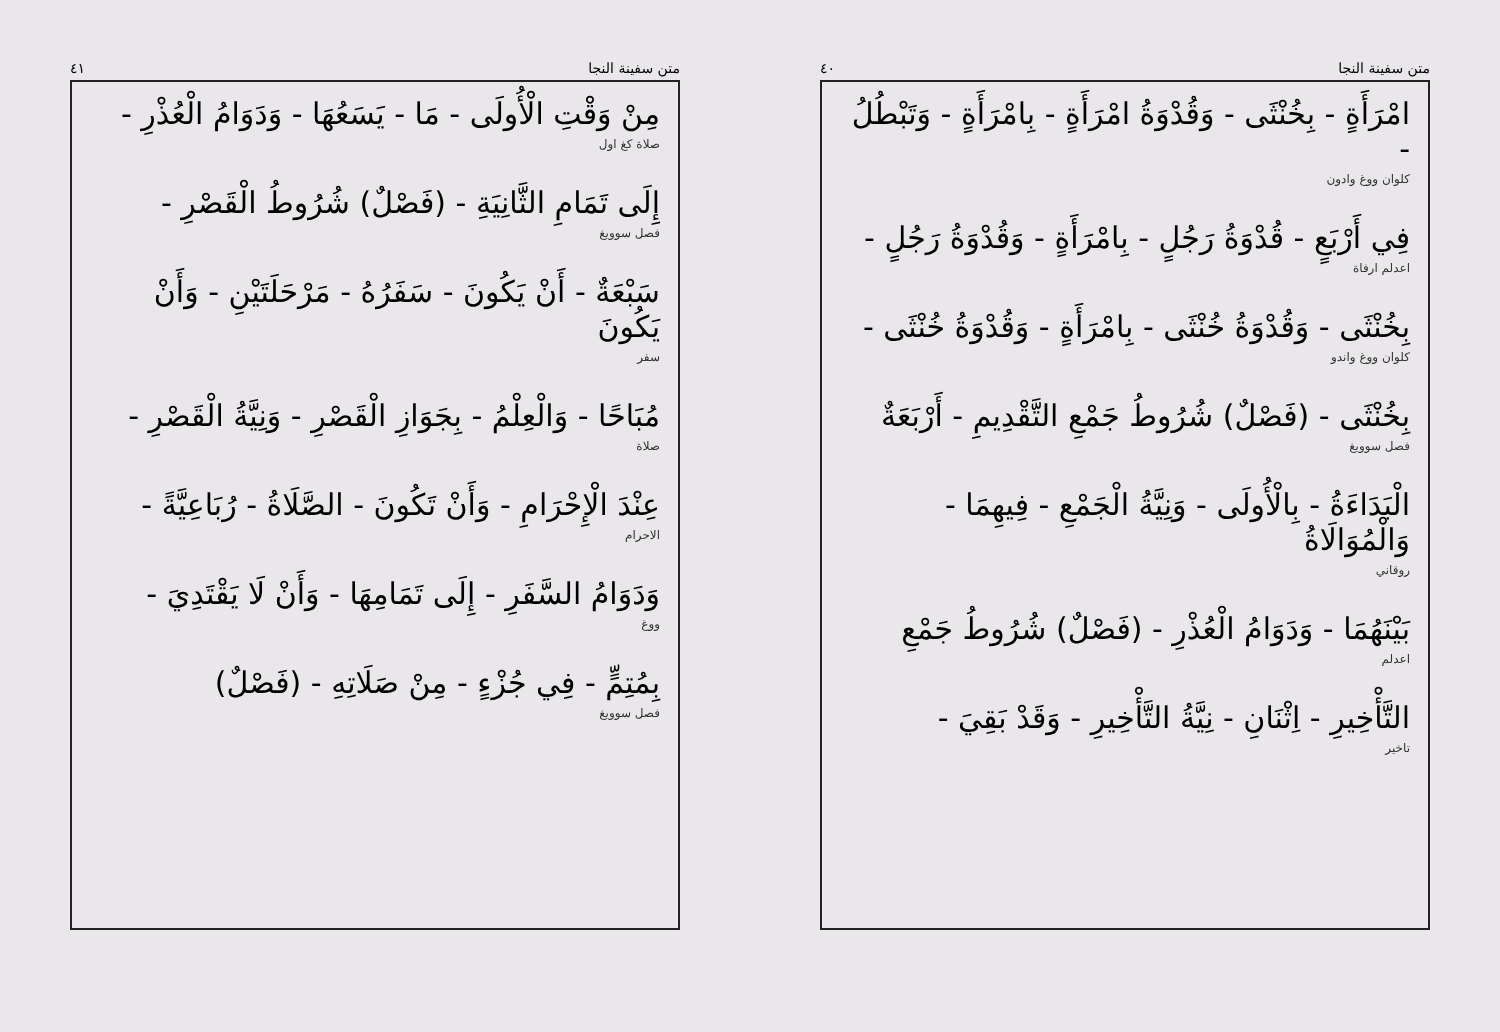متن سفينة النجا ٤٠
امْرَأَةٍ - بِخُنْثَى - وَقُدْوَةُ امْرَأَةٍ - بِامْرَأَةٍ - وَتَبْطُلُ -
كلوان ووغ وادون
فِي أَرْبَعٍ - قُدْوَةُ رَجُلٍ - بِامْرَأَةٍ - وَقُدْوَةُ رَجُلٍ -
اعدلم ارفاة
بِخُنْثَى - وَقُدْوَةُ خُنْثَى - بِامْرَأَةٍ - وَقُدْوَةُ خُنْثَى -
كلوان ووغ واندو
بِخُنْثَى - (فَصْلٌ) شُرُوطُ جَمْعِ التَّقْدِيمِ - أَرْبَعَةٌ
فصل سوويغ
الْبَدَاءَةُ - بِالْأُولَى - وَنِيَّةُ الْجَمْعِ - فِيهِمَا - وَالْمُوَالَاةُ
روقاني
بَيْنَهُمَا - وَدَوَامُ الْعُذْرِ - (فَصْلٌ) شُرُوطُ جَمْعِ
اعدلم
التَّأْخِيرِ - اِثْنَانِ - نِيَّةُ التَّأْخِيرِ - وَقَدْ بَقِيَ -
تاخير
متن سفينة النجا ٤١
مِنْ وَقْتِ الْأُولَى - مَا - يَسَعُهَا - وَدَوَامُ الْعُذْرِ -
صلاة كغ اول
إِلَى تَمَامِ الثَّانِيَةِ - (فَصْلٌ) شُرُوطُ الْقَصْرِ -
فصل سوويغ
سَبْعَةٌ - أَنْ يَكُونَ - سَفَرُهُ - مَرْحَلَتَيْنِ - وَأَنْ يَكُونَ
سفر
مُبَاحًا - وَالْعِلْمُ - بِجَوَازِ الْقَصْرِ - وَنِيَّةُ الْقَصْرِ -
صلاة
عِنْدَ الْإِحْرَامِ - وَأَنْ تَكُونَ - الصَّلَاةُ - رُبَاعِيَّةً -
الاحرام
وَدَوَامُ السَّفَرِ - إِلَى تَمَامِهَا - وَأَنْ لَا يَقْتَدِيَ -
ووغ
بِمُتِمٍّ - فِي جُزْءٍ - مِنْ صَلَاتِهِ - (فَصْلٌ)
فصل سوويغ